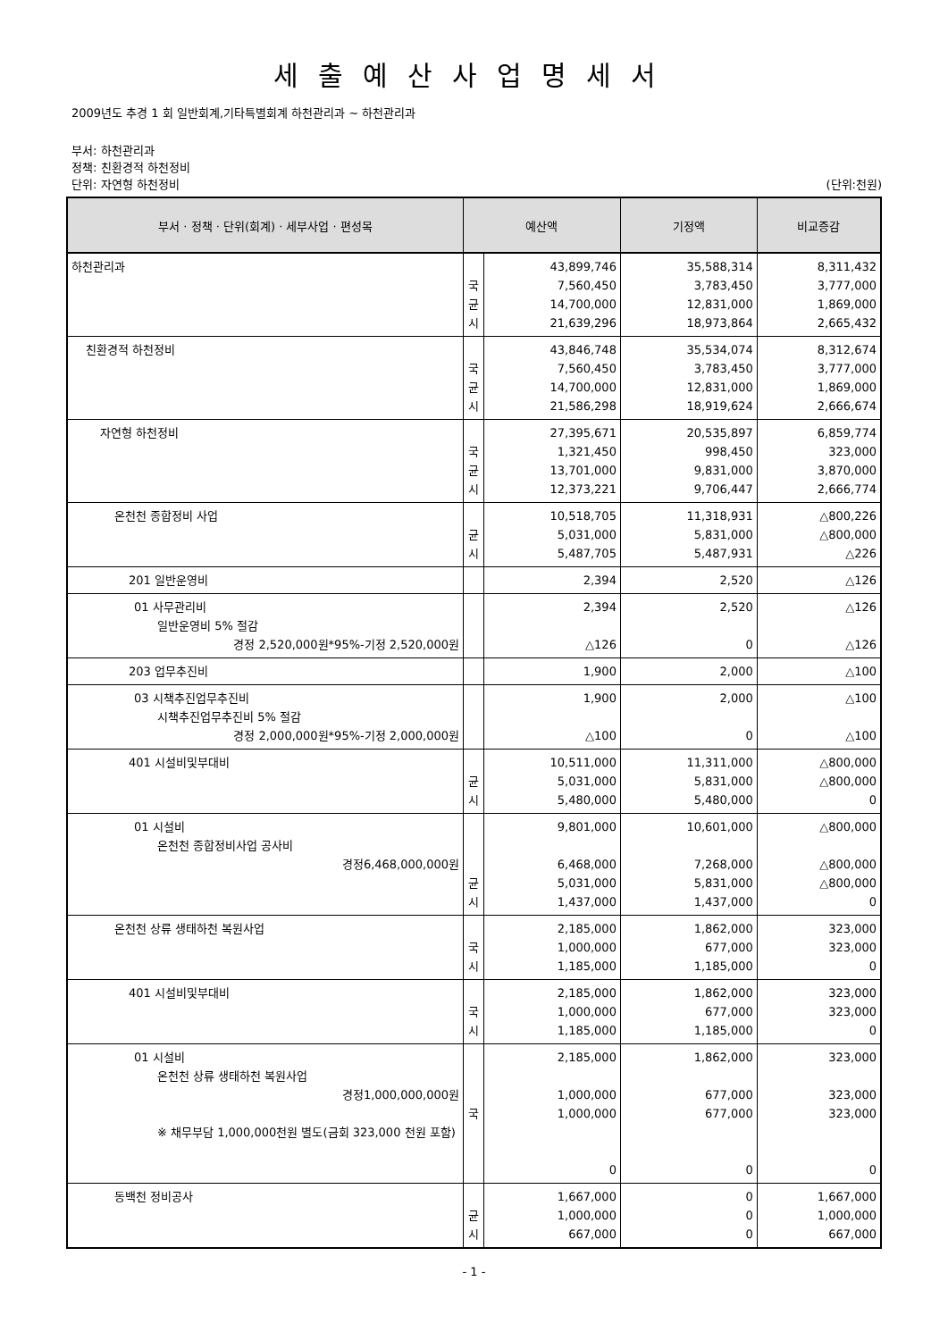세출예산사업명세서
2009년도 추경 1 회 일반회계,기타특별회계 하천관리과 ~ 하천관리과
부서: 하천관리과
정책: 친환경적 하천정비
단위: 자연형 하천정비 (단위:천원)
| 부서 · 정책 · 단위(회계) · 세부사업 · 편성목 | 예산액 | | 기정액 | 비교증감 |
| --- | --- | --- | --- | --- |
| 하천관리과 | 국 균 시 | 43,899,746 7,560,450 14,700,000 21,639,296 | 35,588,314 3,783,450 12,831,000 18,973,864 | 8,311,432 3,777,000 1,869,000 2,665,432 |
| 친환경적 하천정비 | 국 균 시 | 43,846,748 7,560,450 14,700,000 21,586,298 | 35,534,074 3,783,450 12,831,000 18,919,624 | 8,312,674 3,777,000 1,869,000 2,666,674 |
| 자연형 하천정비 | 국 균 시 | 27,395,671 1,321,450 13,701,000 12,373,221 | 20,535,897 998,450 9,831,000 9,706,447 | 6,859,774 323,000 3,870,000 2,666,774 |
| 온천천 종합정비 사업 | 균 시 | 10,518,705 5,031,000 5,487,705 | 11,318,931 5,831,000 5,487,931 | △800,226 △800,000 △226 |
| 201 일반운영비 | | 2,394 | 2,520 | △126 |
| 01 사무관리비 일반운영비 5% 절감 경정 2,520,000원*95%-기정 2,520,000원 | | 2,394 △126 | 2,520 0 | △126 △126 |
| 203 업무추진비 | | 1,900 | 2,000 | △100 |
| 03 시책추진업무추진비 시책추진업무추진비 5% 절감 경정 2,000,000원*95%-기정 2,000,000원 | | 1,900 △100 | 2,000 0 | △100 △100 |
| 401 시설비및부대비 | 균 시 | 10,511,000 5,031,000 5,480,000 | 11,311,000 5,831,000 5,480,000 | △800,000 △800,000 0 |
| 01 시설비 온천천 종합정비사업 공사비 경정6,468,000,000원 | 균 시 | 9,801,000 6,468,000 5,031,000 1,437,000 | 10,601,000 7,268,000 5,831,000 1,437,000 | △800,000 △800,000 △800,000 0 |
| 온천천 상류 생태하천 복원사업 | 국 시 | 2,185,000 1,000,000 1,185,000 | 1,862,000 677,000 1,185,000 | 323,000 323,000 0 |
| 401 시설비및부대비 | 국 시 | 2,185,000 1,000,000 1,185,000 | 1,862,000 677,000 1,185,000 | 323,000 323,000 0 |
| 01 시설비 온천천 상류 생태하천 복원사업 경정1,000,000,000원 ※ 채무부담 1,000,000천원 별도(금회 323,000 천원 포함) | 국 | 2,185,000 1,000,000 1,000,000 0 | 1,862,000 677,000 677,000 0 | 323,000 323,000 323,000 0 |
| 동백천 정비공사 | 균 시 | 1,667,000 1,000,000 667,000 | 0 0 0 | 1,667,000 1,000,000 667,000 |
- 1 -